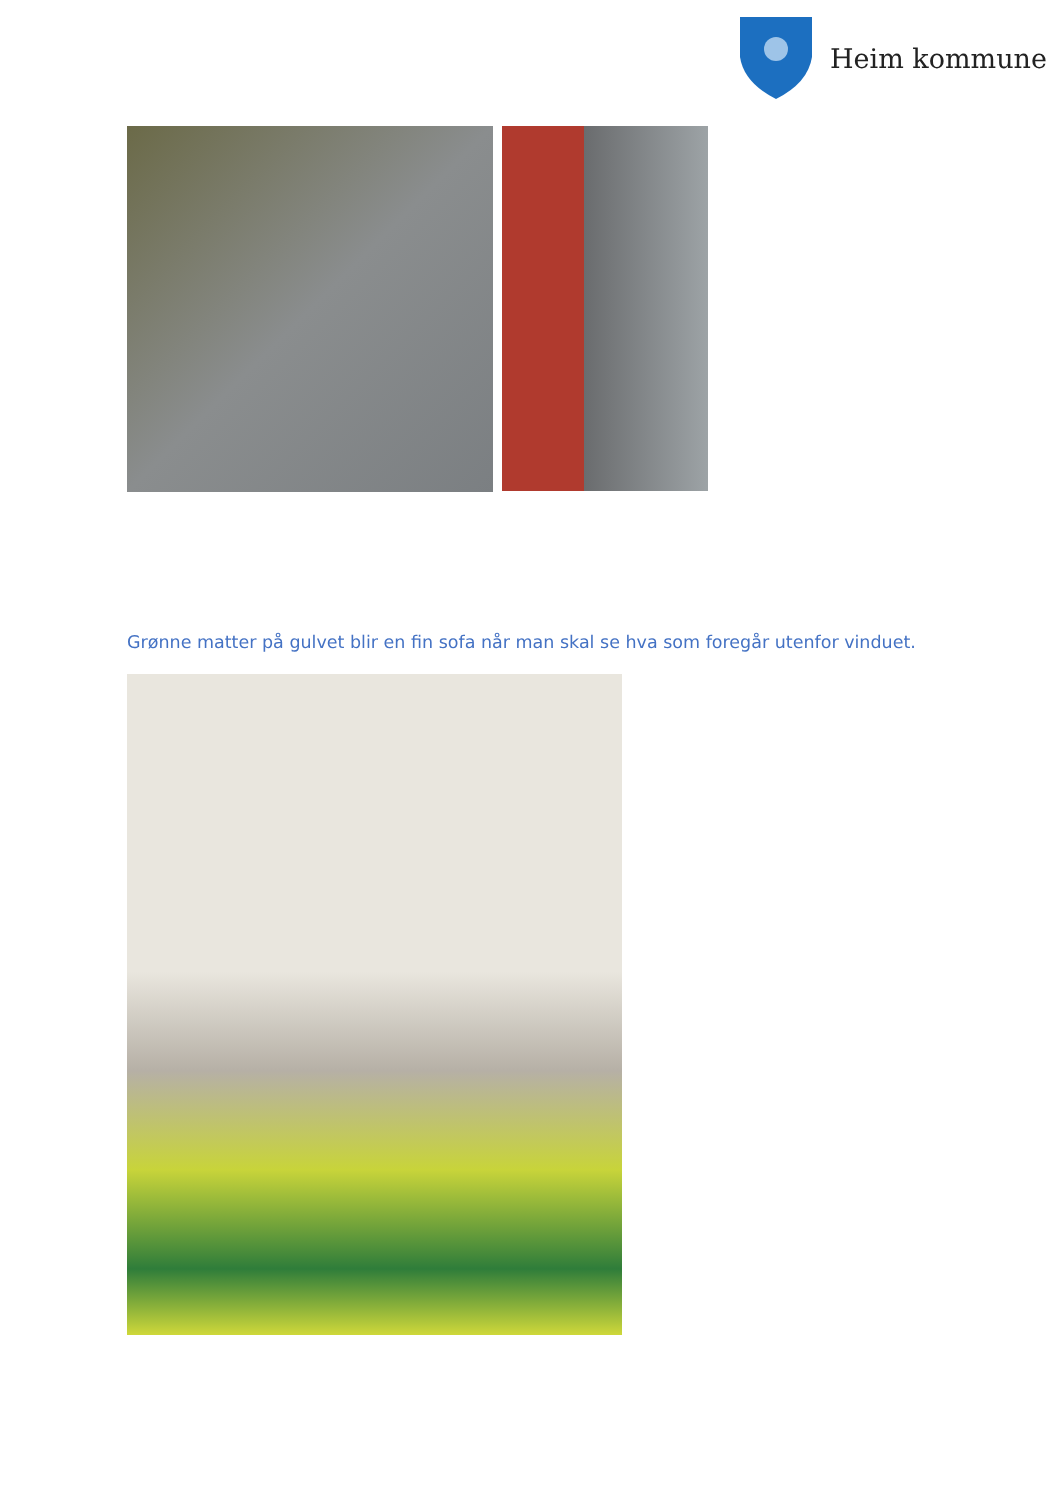Heim kommune
Grønne matter på gulvet blir en fin sofa når man skal se hva som foregår utenfor vinduet.